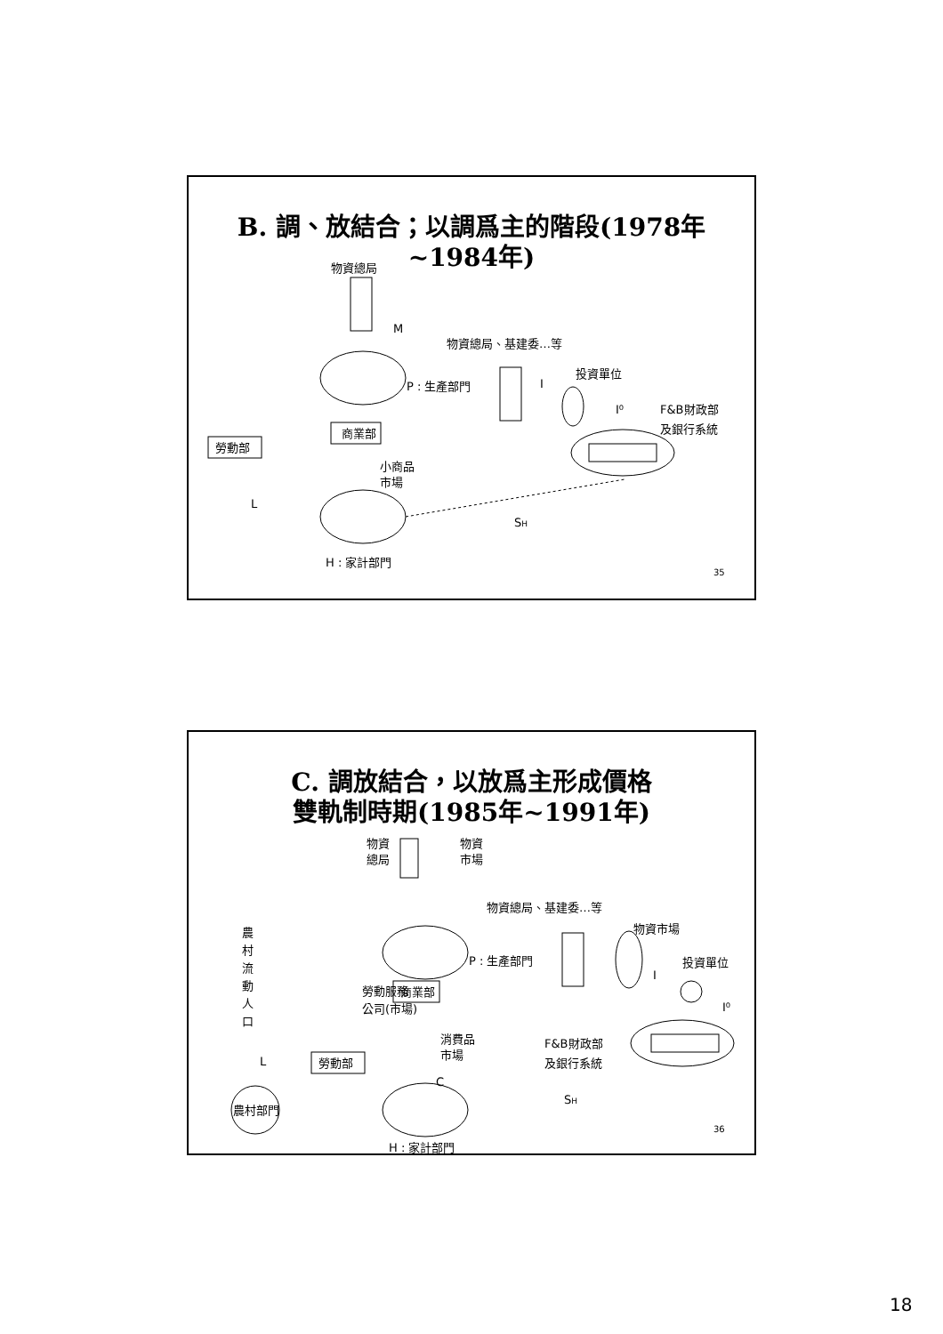B. 調、放結合；以調爲主的階段(1978年 ~1984年)
物資總局
M
P : 生產部門
物資總局、基建委…等
I
投資單位
I⁰
F&B財政部
及銀行系統
商業部
勞動部
小商品
市場
L
SH
H : 家計部門
35
C. 調放結合，以放爲主形成價格
雙軌制時期(1985年~1991年)
物資
總局
物資
市場
物資總局、基建委…等
P : 生產部門
農
村
流
動
人
口
物資市場
I
投資單位
I⁰
勞動服務
公司(市場)
商業部
消費品
市場
F&B財政部
及銀行系統
勞動部
L
C
農村部門
SH
36
H : 家計部門
18